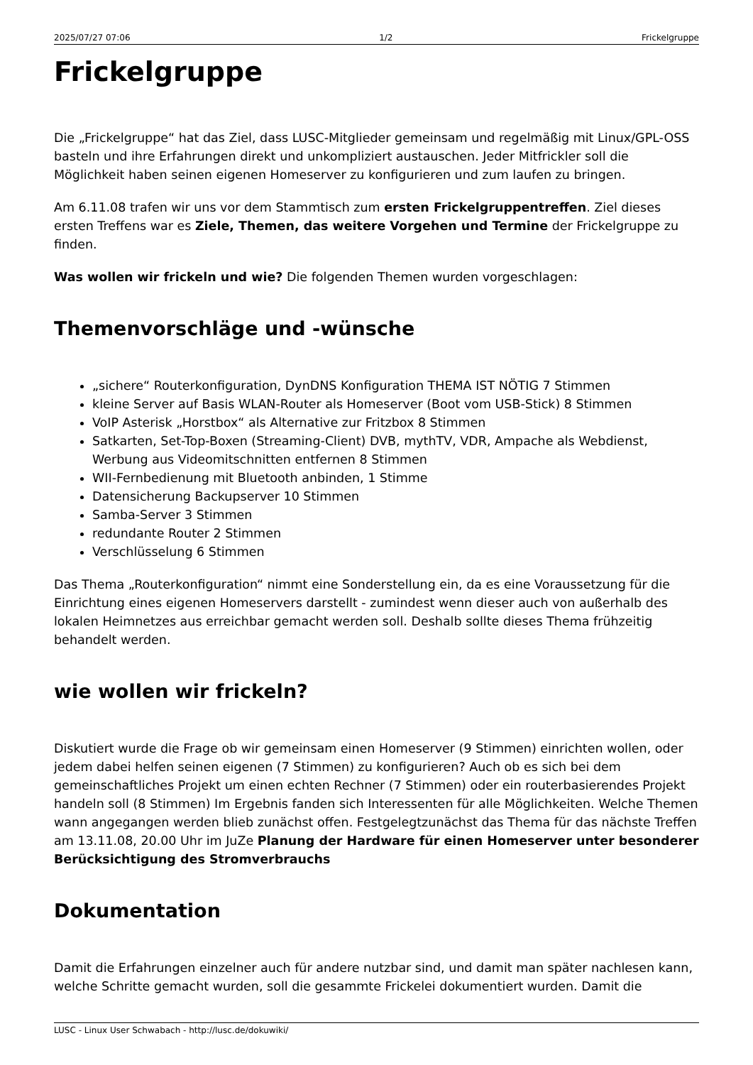2025/07/27 07:06 1/2 Frickelgruppe
Frickelgruppe
Die „Frickelgruppe“ hat das Ziel, dass LUSC-Mitglieder gemeinsam und regelmäßig mit Linux/GPL-OSS basteln und ihre Erfahrungen direkt und unkompliziert austauschen. Jeder Mitfrickler soll die Möglichkeit haben seinen eigenen Homeserver zu konfigurieren und zum laufen zu bringen.
Am 6.11.08 trafen wir uns vor dem Stammtisch zum ersten Frickelgruppentreffen. Ziel dieses ersten Treffens war es Ziele, Themen, das weitere Vorgehen und Termine der Frickelgruppe zu finden.
Was wollen wir frickeln und wie? Die folgenden Themen wurden vorgeschlagen:
Themenvorschläge und -wünsche
„sichere“ Routerkonfiguration, DynDNS Konfiguration THEMA IST NÖTIG 7 Stimmen
kleine Server auf Basis WLAN-Router als Homeserver (Boot vom USB-Stick) 8 Stimmen
VoIP Asterisk „Horstbox“ als Alternative zur Fritzbox 8 Stimmen
Satkarten, Set-Top-Boxen (Streaming-Client) DVB, mythTV, VDR, Ampache als Webdienst, Werbung aus Videomitschnitten entfernen 8 Stimmen
WII-Fernbedienung mit Bluetooth anbinden, 1 Stimme
Datensicherung Backupserver 10 Stimmen
Samba-Server 3 Stimmen
redundante Router 2 Stimmen
Verschlüsselung 6 Stimmen
Das Thema „Routerkonfiguration“ nimmt eine Sonderstellung ein, da es eine Voraussetzung für die Einrichtung eines eigenen Homeservers darstellt - zumindest wenn dieser auch von außerhalb des lokalen Heimnetzes aus erreichbar gemacht werden soll. Deshalb sollte dieses Thema frühzeitig behandelt werden.
wie wollen wir frickeln?
Diskutiert wurde die Frage ob wir gemeinsam einen Homeserver (9 Stimmen) einrichten wollen, oder jedem dabei helfen seinen eigenen (7 Stimmen) zu konfigurieren? Auch ob es sich bei dem gemeinschaftliches Projekt um einen echten Rechner (7 Stimmen) oder ein routerbasierendes Projekt handeln soll (8 Stimmen) Im Ergebnis fanden sich Interessenten für alle Möglichkeiten. Welche Themen wann angegangen werden blieb zunächst offen. Festgelegtzunächst das Thema für das nächste Treffen am 13.11.08, 20.00 Uhr im JuZe Planung der Hardware für einen Homeserver unter besonderer Berücksichtigung des Stromverbrauchs
Dokumentation
Damit die Erfahrungen einzelner auch für andere nutzbar sind, und damit man später nachlesen kann, welche Schritte gemacht wurden, soll die gesammte Frickelei dokumentiert wurden. Damit die
LUSC - Linux User Schwabach - http://lusc.de/dokuwiki/